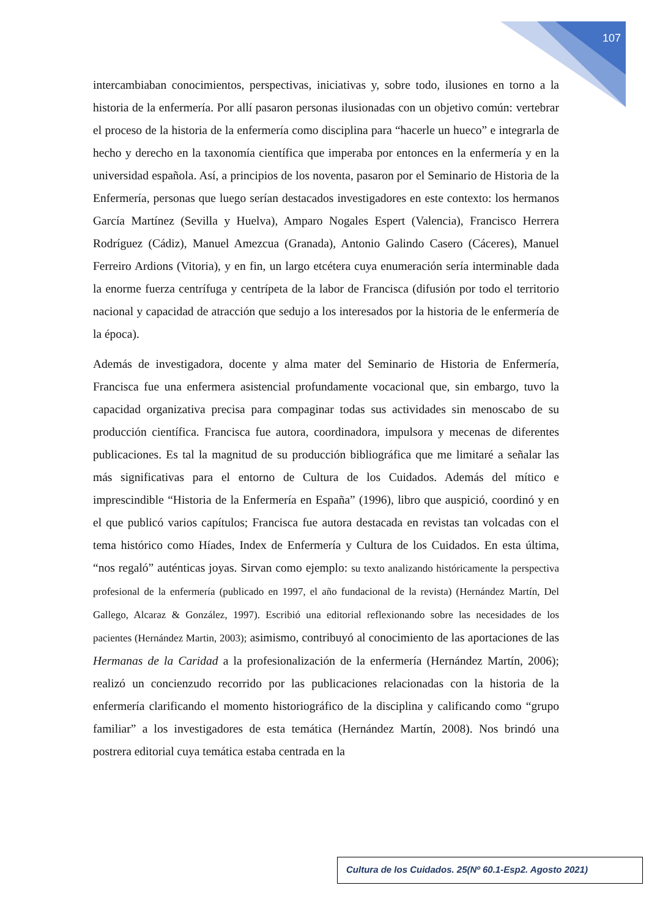107
intercambiaban conocimientos, perspectivas, iniciativas y, sobre todo, ilusiones en torno a la historia de la enfermería. Por allí pasaron personas ilusionadas con un objetivo común: vertebrar el proceso de la historia de la enfermería como disciplina para “hacerle un hueco” e integrarla de hecho y derecho en la taxonomía científica que imperaba por entonces en la enfermería y en la universidad española. Así, a principios de los noventa, pasaron por el Seminario de Historia de la Enfermería, personas que luego serían destacados investigadores en este contexto: los hermanos García Martínez (Sevilla y Huelva), Amparo Nogales Espert (Valencia), Francisco Herrera Rodríguez (Cádiz), Manuel Amezcua (Granada), Antonio Galindo Casero (Cáceres), Manuel Ferreiro Ardions (Vitoria), y en fin, un largo etcétera cuya enumeración sería interminable dada la enorme fuerza centrífuga y centrípeta de la labor de Francisca (difusión por todo el territorio nacional y capacidad de atracción que sedujo a los interesados por la historia de le enfermería de la época).
Además de investigadora, docente y alma mater del Seminario de Historia de Enfermería, Francisca fue una enfermera asistencial profundamente vocacional que, sin embargo, tuvo la capacidad organizativa precisa para compaginar todas sus actividades sin menoscabo de su producción científica. Francisca fue autora, coordinadora, impulsora y mecenas de diferentes publicaciones. Es tal la magnitud de su producción bibliográfica que me limitaré a señalar las más significativas para el entorno de Cultura de los Cuidados. Además del mítico e imprescindible “Historia de la Enfermería en España” (1996), libro que auspició, coordinó y en el que publicó varios capítulos; Francisca fue autora destacada en revistas tan volcadas con el tema histórico como Híades, Index de Enfermería y Cultura de los Cuidados. En esta última, “nos regaló” auténticas joyas. Sirvan como ejemplo: su texto analizando históricamente la perspectiva profesional de la enfermería (publicado en 1997, el año fundacional de la revista) (Hernández Martín, Del Gallego, Alcaraz & González, 1997). Escribió una editorial reflexionando sobre las necesidades de los pacientes (Hernández Martin, 2003); asimismo, contribuyó al conocimiento de las aportaciones de las Hermanas de la Caridad a la profesionalización de la enfermería (Hernández Martín, 2006); realizó un concienzudo recorrido por las publicaciones relacionadas con la historia de la enfermería clarificando el momento historiográfico de la disciplina y calificando como “grupo familiar” a los investigadores de esta temática (Hernández Martín, 2008). Nos brindó una postrera editorial cuya temática estaba centrada en la
Cultura de los Cuidados. 25(Nº 60.1-Esp2. Agosto 2021)